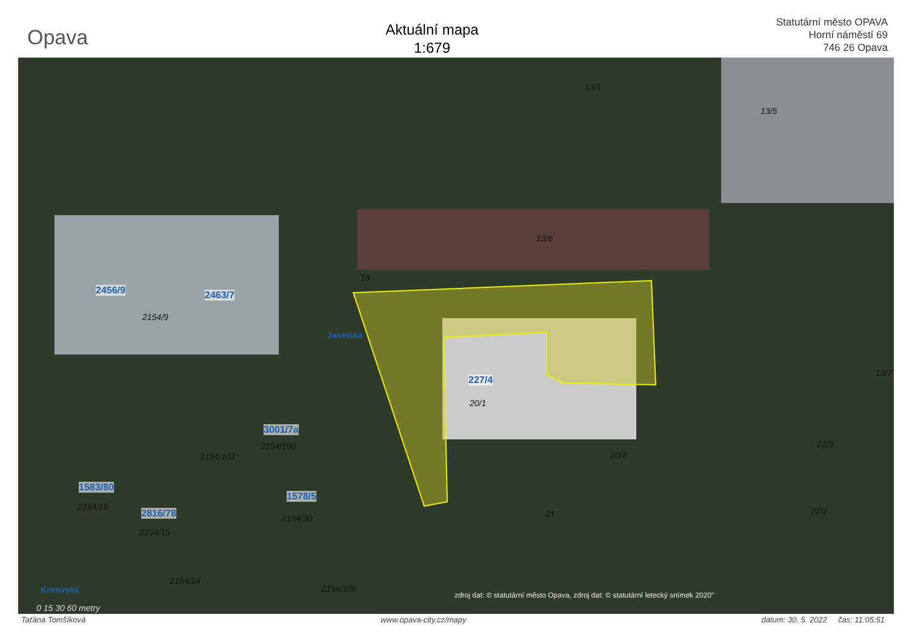Opava
Aktuální mapa
1:679
Statutární město OPAVA
Horní náměstí 69
746 26 Opava
13/1
13/5
13/6
18
2456/9 2463/7
2154/9
Jaselská
227/4
20/1
13/7
3001/7a
2154/100
2154/102 20/2
22/3
1583/80
2154/18
1578/5
2154/30 2816/78
2154/15
21 22/2
2154/14
2154/106 Krnovská
0 15 30 60 metry
zdroj dat: © statutární město Opava, zdroj dat: © statutární letecký snímek 2020"
Taťána Tomšíková www.opava-city.cz/mapy datum: 30. 5. 2022 čas: 11:05:51